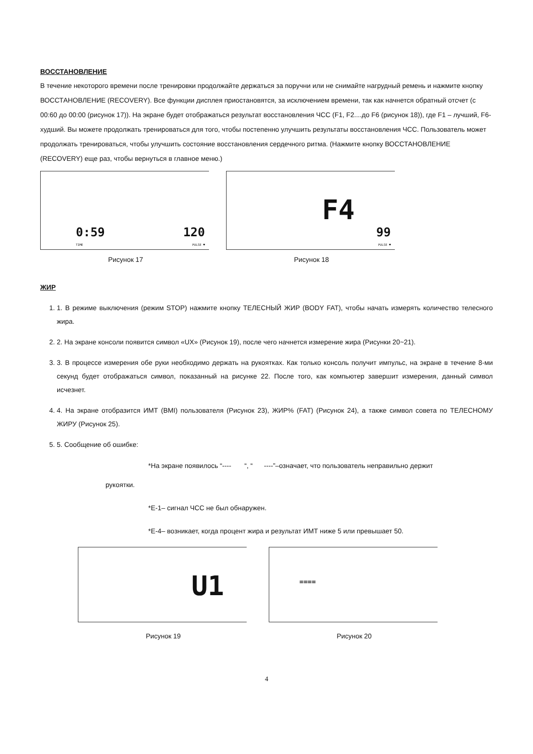ВОССТАНОВЛЕНИЕ
В течение некоторого времени после тренировки продолжайте держаться за поручни или не снимайте нагрудный ремень и нажмите кнопку ВОССТАНОВЛЕНИЕ (RECOVERY). Все функции дисплея приостановятся, за исключением времени, так как начнется обратный отсчет (с 00:60 до 00:00 (рисунок 17)). На экране будет отображаться результат восстановления ЧСС (F1, F2....до F6 (рисунок 18)), где F1 – лучший, F6-худший. Вы можете продолжать тренироваться для того, чтобы постепенно улучшить результаты восстановления ЧСС. Пользователь может продолжать тренироваться, чтобы улучшить состояние восстановления сердечного ритма. (Нажмите кнопку ВОССТАНОВЛЕНИЕ (RECOVERY) еще раз, чтобы вернуться в главное меню.)
0:59
TIME
120
PULSE ♥
Рисунок 17
F4
99
PULSE ♥
Рисунок 18
ЖИР
1. 1. В режиме выключения (режим STOP) нажмите кнопку ТЕЛЕСНЫЙ ЖИР (BODY FAT), чтобы начать измерять количество телесного жира.
2. 2. На экране консоли появится символ «UX» (Рисунок 19), после чего начнется измерение жира (Рисунки 20~21).
3. 3. В процессе измерения обе руки необходимо держать на рукоятках. Как только консоль получит импульс, на экране в течение 8-ми секунд будет отображаться символ, показанный на рисунке 22. После того, как компьютер завершит измерения, данный символ исчезнет.
4. 4. На экране отобразится ИМТ (BMI) пользователя (Рисунок 23), ЖИР% (FAT) (Рисунок 24), а также символ совета по ТЕЛЕСНОМУ ЖИРУ (Рисунок 25).
5. 5. Сообщение об ошибке:
*На экране появилось “---- “, “ ----”–означает, что пользователь неправильно держит
рукоятки.
*E-1– сигнал ЧСС не был обнаружен.
*E-4– возникает, когда процент жира и результат ИМТ ниже 5 или превышает 50.
U1
Рисунок 19
====
Рисунок 20
4